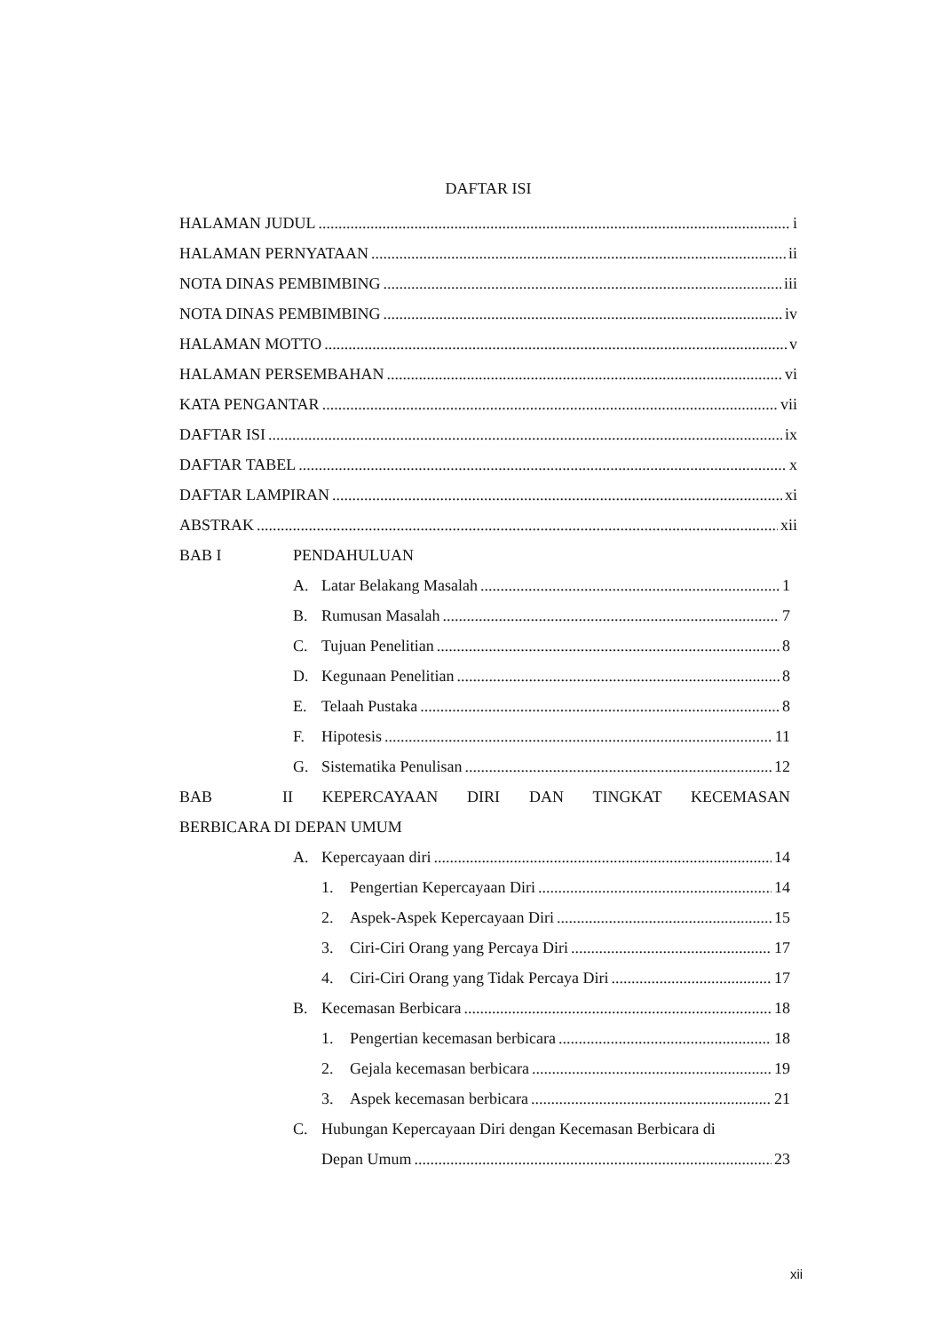DAFTAR ISI
HALAMAN JUDUL i
HALAMAN PERNYATAAN ii
NOTA DINAS PEMBIMBING iii
NOTA DINAS PEMBIMBING iv
HALAMAN MOTTO v
HALAMAN PERSEMBAHAN vi
KATA PENGANTAR vii
DAFTAR ISI ix
DAFTAR TABEL x
DAFTAR LAMPIRAN xi
ABSTRAK xii
BAB I PENDAHULUAN
A. Latar Belakang Masalah 1
B. Rumusan Masalah 7
C. Tujuan Penelitian 8
D. Kegunaan Penelitian 8
E. Telaah Pustaka 8
F. Hipotesis 11
G. Sistematika Penulisan 12
BAB II KEPERCAYAAN DIRI DAN TINGKAT KECEMASAN
BERBICARA DI DEPAN UMUM
A. Kepercayaan diri 14
1. Pengertian Kepercayaan Diri 14
2. Aspek-Aspek Kepercayaan Diri 15
3. Ciri-Ciri Orang yang Percaya Diri 17
4. Ciri-Ciri Orang yang Tidak Percaya Diri 17
B. Kecemasan Berbicara 18
1. Pengertian kecemasan berbicara 18
2. Gejala kecemasan berbicara 19
3. Aspek kecemasan berbicara 21
C. Hubungan Kepercayaan Diri dengan Kecemasan Berbicara di
Depan Umum 23
xii